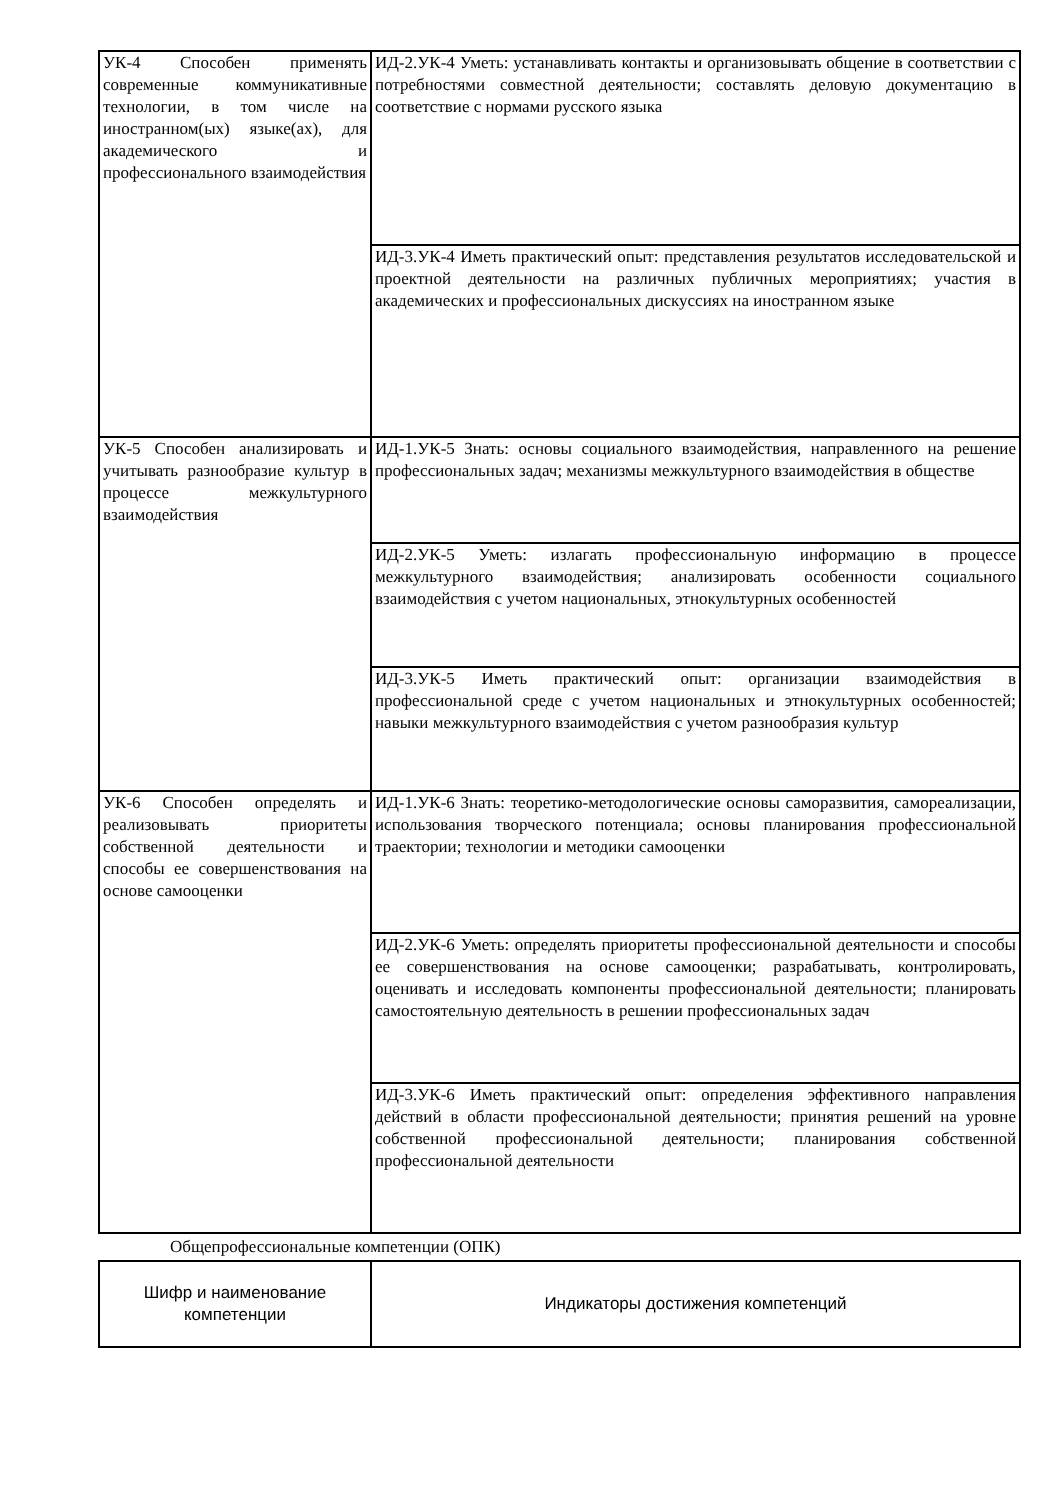| УК-4 Способен применять современные коммуникативные технологии, в том числе на иностранном(ых) языке(ах), для академического и профессионального взаимодействия | ИД-2.УК-4 Уметь: устанавливать контакты и организовывать общение в соответствии с потребностями совместной деятельности; составлять деловую документацию в соответствие с нормами русского языка |
| | ИД-3.УК-4 Иметь практический опыт: представления результатов исследовательской и проектной деятельности на различных публичных мероприятиях; участия в академических и профессиональных дискуссиях на иностранном языке |
| УК-5 Способен анализировать и учитывать разнообразие культур в процессе межкультурного взаимодействия | ИД-1.УК-5 Знать: основы социального взаимодействия, направленного на решение профессиональных задач; механизмы межкультурного взаимодействия в обществе |
| | ИД-2.УК-5 Уметь: излагать профессиональную информацию в процессе межкультурного взаимодействия; анализировать особенности социального взаимодействия с учетом национальных, этнокультурных особенностей |
| | ИД-3.УК-5 Иметь практический опыт: организации взаимодействия в профессиональной среде с учетом национальных и этнокультурных особенностей; навыки межкультурного взаимодействия с учетом разнообразия культур |
| УК-6 Способен определять и реализовывать приоритеты собственной деятельности и способы ее совершенствования на основе самооценки | ИД-1.УК-6 Знать: теоретико-методологические основы саморазвития, самореализации, использования творческого потенциала; основы планирования профессиональной траектории; технологии и методики самооценки |
| | ИД-2.УК-6 Уметь: определять приоритеты профессиональной деятельности и способы ее совершенствования на основе самооценки; разрабатывать, контролировать, оценивать и исследовать компоненты профессиональной деятельности; планировать самостоятельную деятельность в решении профессиональных задач |
| | ИД-3.УК-6 Иметь практический опыт: определения эффективного направления действий в области профессиональной деятельности; принятия решений на уровне собственной профессиональной деятельности; планирования собственной профессиональной деятельности |
Общепрофессиональные компетенции (ОПК)
| Шифр и наименование компетенции | Индикаторы достижения компетенций |